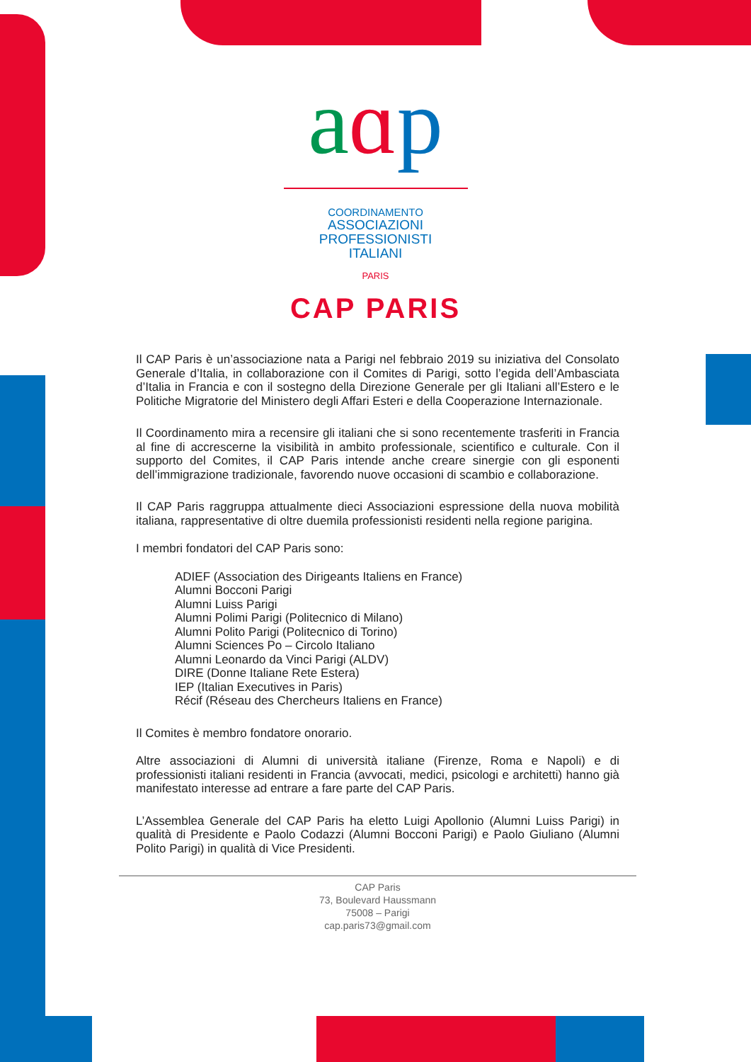aɑp
COORDINAMENTO
ASSOCIAZIONI
PROFESSIONISTI
ITALIANI
PARIS
CAP PARIS
Il CAP Paris è un’associazione nata a Parigi nel febbraio 2019 su iniziativa del Consolato Generale d’Italia, in collaborazione con il Comites di Parigi, sotto l’egida dell’Ambasciata d’Italia in Francia e con il sostegno della Direzione Generale per gli Italiani all’Estero e le Politiche Migratorie del Ministero degli Affari Esteri e della Cooperazione Internazionale.
Il Coordinamento mira a recensire gli italiani che si sono recentemente trasferiti in Francia al fine di accrescerne la visibilità in ambito professionale, scientifico e culturale. Con il supporto del Comites, il CAP Paris intende anche creare sinergie con gli esponenti dell’immigrazione tradizionale, favorendo nuove occasioni di scambio e collaborazione.
Il CAP Paris raggruppa attualmente dieci Associazioni espressione della nuova mobilità italiana, rappresentative di oltre duemila professionisti residenti nella regione parigina.
I membri fondatori del CAP Paris sono:
ADIEF (Association des Dirigeants Italiens en France)
Alumni Bocconi Parigi
Alumni Luiss Parigi
Alumni Polimi Parigi (Politecnico di Milano)
Alumni Polito Parigi (Politecnico di Torino)
Alumni Sciences Po – Circolo Italiano
Alumni Leonardo da Vinci Parigi (ALDV)
DIRE (Donne Italiane Rete Estera)
IEP (Italian Executives in Paris)
Récif (Réseau des Chercheurs Italiens en France)
Il Comites è membro fondatore onorario.
Altre associazioni di Alumni di università italiane (Firenze, Roma e Napoli) e di professionisti italiani residenti in Francia (avvocati, medici, psicologi e architetti) hanno già manifestato interesse ad entrare a fare parte del CAP Paris.
L’Assemblea Generale del CAP Paris ha eletto Luigi Apollonio (Alumni Luiss Parigi) in qualità di Presidente e Paolo Codazzi (Alumni Bocconi Parigi) e Paolo Giuliano (Alumni Polito Parigi) in qualità di Vice Presidenti.
CAP Paris
73, Boulevard Haussmann
75008 – Parigi
cap.paris73@gmail.com